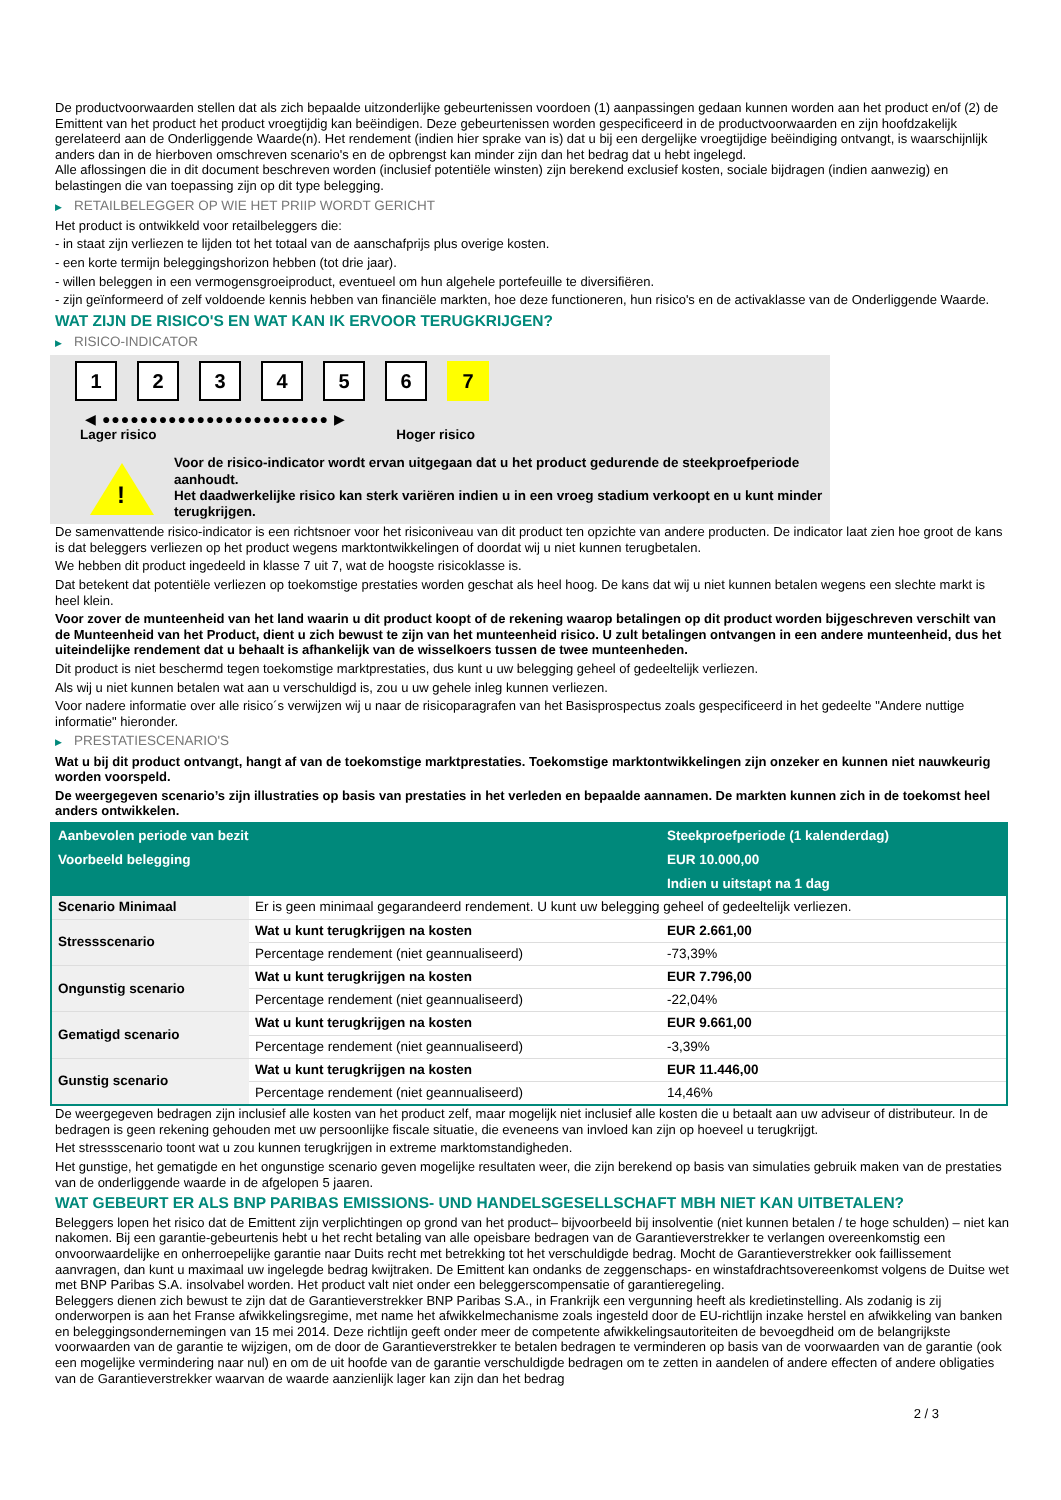De productvoorwaarden stellen dat als zich bepaalde uitzonderlijke gebeurtenissen voordoen (1) aanpassingen gedaan kunnen worden aan het product en/of (2) de Emittent van het product het product vroegtijdig kan beëindigen. Deze gebeurtenissen worden gespecificeerd in de productvoorwaarden en zijn hoofdzakelijk gerelateerd aan de Onderliggende Waarde(n). Het rendement (indien hier sprake van is) dat u bij een dergelijke vroegtijdige beëindiging ontvangt, is waarschijnlijk anders dan in de hierboven omschreven scenario's en de opbrengst kan minder zijn dan het bedrag dat u hebt ingelegd.
Alle aflossingen die in dit document beschreven worden (inclusief potentiële winsten) zijn berekend exclusief kosten, sociale bijdragen (indien aanwezig) en belastingen die van toepassing zijn op dit type belegging.
▶ RETAILBELEGGER OP WIE HET PRIIP WORDT GERICHT
Het product is ontwikkeld voor retailbeleggers die:
- in staat zijn verliezen te lijden tot het totaal van de aanschafprijs plus overige kosten.
- een korte termijn beleggingshorizon hebben (tot drie jaar).
- willen beleggen in een vermogensgroeiproduct, eventueel om hun algehele portefeuille te diversifiëren.
- zijn geïnformeerd of zelf voldoende kennis hebben van financiële markten, hoe deze functioneren, hun risico's en de activaklasse van de Onderliggende Waarde.
WAT ZIJN DE RISICO'S EN WAT KAN IK ERVOOR TERUGKRIJGEN?
▶ RISICO-INDICATOR
1 2 3 4 5 6 7
◀ ●●●●●●●●●●●●●●●●●●●●●●●● ▶
Lager risico Hoger risico
!
Voor de risico-indicator wordt ervan uitgegaan dat u het product gedurende de steekproefperiode aanhoudt.
Het daadwerkelijke risico kan sterk variëren indien u in een vroeg stadium verkoopt en u kunt minder terugkrijgen.
De samenvattende risico-indicator is een richtsnoer voor het risiconiveau van dit product ten opzichte van andere producten. De indicator laat zien hoe groot de kans is dat beleggers verliezen op het product wegens marktontwikkelingen of doordat wij u niet kunnen terugbetalen.
We hebben dit product ingedeeld in klasse 7 uit 7, wat de hoogste risicoklasse is.
Dat betekent dat potentiële verliezen op toekomstige prestaties worden geschat als heel hoog. De kans dat wij u niet kunnen betalen wegens een slechte markt is heel klein.
Voor zover de munteenheid van het land waarin u dit product koopt of de rekening waarop betalingen op dit product worden bijgeschreven verschilt van de Munteenheid van het Product, dient u zich bewust te zijn van het munteenheid risico. U zult betalingen ontvangen in een andere munteenheid, dus het uiteindelijke rendement dat u behaalt is afhankelijk van de wisselkoers tussen de twee munteenheden.
Dit product is niet beschermd tegen toekomstige marktprestaties, dus kunt u uw belegging geheel of gedeeltelijk verliezen.
Als wij u niet kunnen betalen wat aan u verschuldigd is, zou u uw gehele inleg kunnen verliezen.
Voor nadere informatie over alle risico´s verwijzen wij u naar de risicoparagrafen van het Basisprospectus zoals gespecificeerd in het gedeelte "Andere nuttige informatie" hieronder.
▶ PRESTATIESCENARIO'S
Wat u bij dit product ontvangt, hangt af van de toekomstige marktprestaties. Toekomstige marktontwikkelingen zijn onzeker en kunnen niet nauwkeurig worden voorspeld.
De weergegeven scenario’s zijn illustraties op basis van prestaties in het verleden en bepaalde aannamen. De markten kunnen zich in de toekomst heel anders ontwikkelen.
| Aanbevolen periode van bezit | | Steekproefperiode (1 kalenderdag) |
| --- | --- | --- |
| Voorbeeld belegging | | EUR 10.000,00 |
| | | Indien u uitstapt na 1 dag |
| Scenario Minimaal | Er is geen minimaal gegarandeerd rendement. U kunt uw belegging geheel of gedeeltelijk verliezen. | |
| Stressscenario | Wat u kunt terugkrijgen na kosten | EUR 2.661,00 |
| | Percentage rendement (niet geannualiseerd) | -73,39% |
| Ongunstig scenario | Wat u kunt terugkrijgen na kosten | EUR 7.796,00 |
| | Percentage rendement (niet geannualiseerd) | -22,04% |
| Gematigd scenario | Wat u kunt terugkrijgen na kosten | EUR 9.661,00 |
| | Percentage rendement (niet geannualiseerd) | -3,39% |
| Gunstig scenario | Wat u kunt terugkrijgen na kosten | EUR 11.446,00 |
| | Percentage rendement (niet geannualiseerd) | 14,46% |
De weergegeven bedragen zijn inclusief alle kosten van het product zelf, maar mogelijk niet inclusief alle kosten die u betaalt aan uw adviseur of distributeur. In de bedragen is geen rekening gehouden met uw persoonlijke fiscale situatie, die eveneens van invloed kan zijn op hoeveel u terugkrijgt.
Het stressscenario toont wat u zou kunnen terugkrijgen in extreme marktomstandigheden.
Het gunstige, het gematigde en het ongunstige scenario geven mogelijke resultaten weer, die zijn berekend op basis van simulaties gebruik maken van de prestaties van de onderliggende waarde in de afgelopen 5 jaaren.
WAT GEBEURT ER ALS BNP PARIBAS EMISSIONS- UND HANDELSGESELLSCHAFT MBH NIET KAN UITBETALEN?
Beleggers lopen het risico dat de Emittent zijn verplichtingen op grond van het product– bijvoorbeeld bij insolventie (niet kunnen betalen / te hoge schulden) – niet kan nakomen. Bij een garantie-gebeurtenis hebt u het recht betaling van alle opeisbare bedragen van de Garantieverstrekker te verlangen overeenkomstig een onvoorwaardelijke en onherroepelijke garantie naar Duits recht met betrekking tot het verschuldigde bedrag. Mocht de Garantieverstrekker ook faillissement aanvragen, dan kunt u maximaal uw ingelegde bedrag kwijtraken. De Emittent kan ondanks de zeggenschaps- en winstafdrachtsovereenkomst volgens de Duitse wet met BNP Paribas S.A. insolvabel worden. Het product valt niet onder een beleggerscompensatie of garantieregeling.
Beleggers dienen zich bewust te zijn dat de Garantieverstrekker BNP Paribas S.A., in Frankrijk een vergunning heeft als kredietinstelling. Als zodanig is zij onderworpen is aan het Franse afwikkelingsregime, met name het afwikkelmechanisme zoals ingesteld door de EU-richtlijn inzake herstel en afwikkeling van banken en beleggingsondernemingen van 15 mei 2014. Deze richtlijn geeft onder meer de competente afwikkelingsautoriteiten de bevoegdheid om de belangrijkste voorwaarden van de garantie te wijzigen, om de door de Garantieverstrekker te betalen bedragen te verminderen op basis van de voorwaarden van de garantie (ook een mogelijke vermindering naar nul) en om de uit hoofde van de garantie verschuldigde bedragen om te zetten in aandelen of andere effecten of andere obligaties van de Garantieverstrekker waarvan de waarde aanzienlijk lager kan zijn dan het bedrag
2 / 3